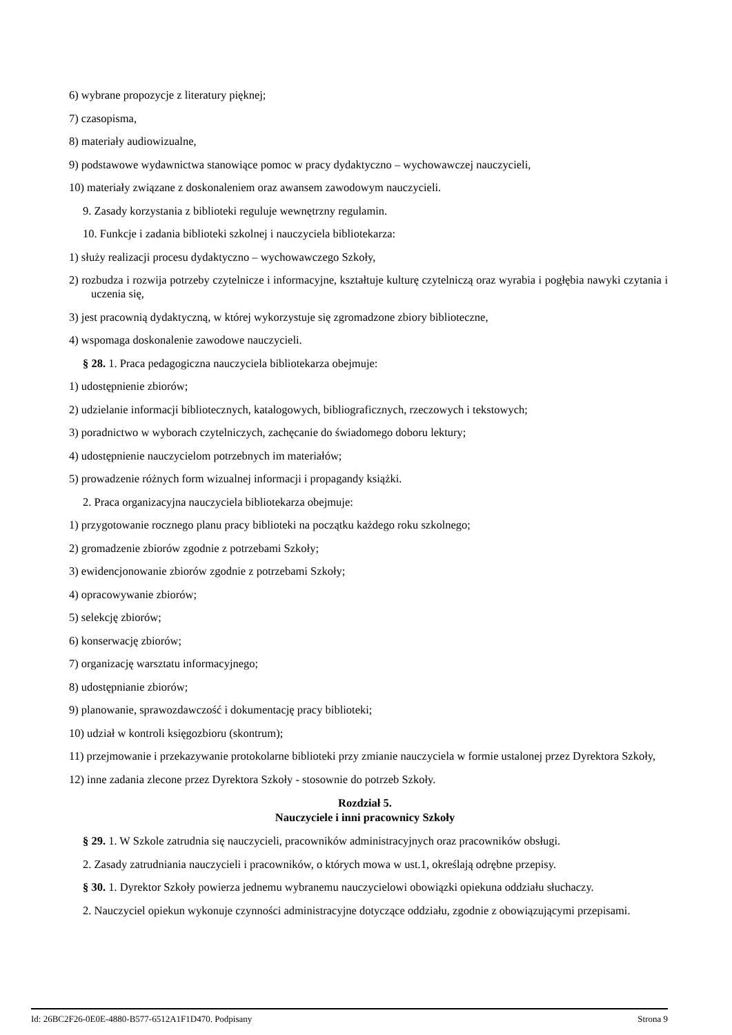6) wybrane propozycje z literatury pięknej;
7) czasopisma,
8) materiały audiowizualne,
9) podstawowe wydawnictwa stanowiące pomoc w pracy dydaktyczno – wychowawczej nauczycieli,
10) materiały związane z doskonaleniem oraz awansem zawodowym nauczycieli.
9. Zasady korzystania z biblioteki reguluje wewnętrzny regulamin.
10. Funkcje i zadania biblioteki szkolnej i nauczyciela bibliotekarza:
1) służy realizacji procesu dydaktyczno – wychowawczego Szkoły,
2) rozbudza i rozwija potrzeby czytelnicze i informacyjne, kształtuje kulturę czytelniczą oraz wyrabia i pogłębia nawyki czytania i uczenia się,
3) jest pracownią dydaktyczną, w której wykorzystuje się zgromadzone zbiory biblioteczne,
4) wspomaga doskonalenie zawodowe nauczycieli.
§ 28. 1. Praca pedagogiczna nauczyciela bibliotekarza obejmuje:
1) udostępnienie zbiorów;
2) udzielanie informacji bibliotecznych, katalogowych, bibliograficznych, rzeczowych i tekstowych;
3) poradnictwo w wyborach czytelniczych, zachęcanie do świadomego doboru lektury;
4) udostępnienie nauczycielom potrzebnych im materiałów;
5) prowadzenie różnych form wizualnej informacji i propagandy książki.
2. Praca organizacyjna nauczyciela bibliotekarza obejmuje:
1) przygotowanie rocznego planu pracy biblioteki na początku każdego roku szkolnego;
2) gromadzenie zbiorów zgodnie z potrzebami Szkoły;
3) ewidencjonowanie zbiorów zgodnie z potrzebami Szkoły;
4) opracowywanie zbiorów;
5) selekcję zbiorów;
6) konserwację zbiorów;
7) organizację warsztatu informacyjnego;
8) udostępnianie zbiorów;
9) planowanie, sprawozdawczość i dokumentację pracy biblioteki;
10) udział w kontroli księgozbioru (skontrum);
11) przejmowanie i przekazywanie protokolarne biblioteki przy zmianie nauczyciela w formie ustalonej przez Dyrektora Szkoły,
12) inne zadania zlecone przez Dyrektora Szkoły - stosownie do potrzeb Szkoły.
Rozdział 5.
Nauczyciele i inni pracownicy Szkoły
§ 29. 1. W Szkole zatrudnia się nauczycieli, pracowników administracyjnych oraz pracowników obsługi.
2. Zasady zatrudniania nauczycieli i pracowników, o których mowa w ust.1, określają odrębne przepisy.
§ 30. 1. Dyrektor Szkoły powierza jednemu wybranemu nauczycielowi obowiązki opiekuna oddziału słuchaczy.
2. Nauczyciel opiekun wykonuje czynności administracyjne dotyczące oddziału, zgodnie z obowiązującymi przepisami.
Id: 26BC2F26-0E0E-4880-B577-6512A1F1D470. Podpisany Strona 9